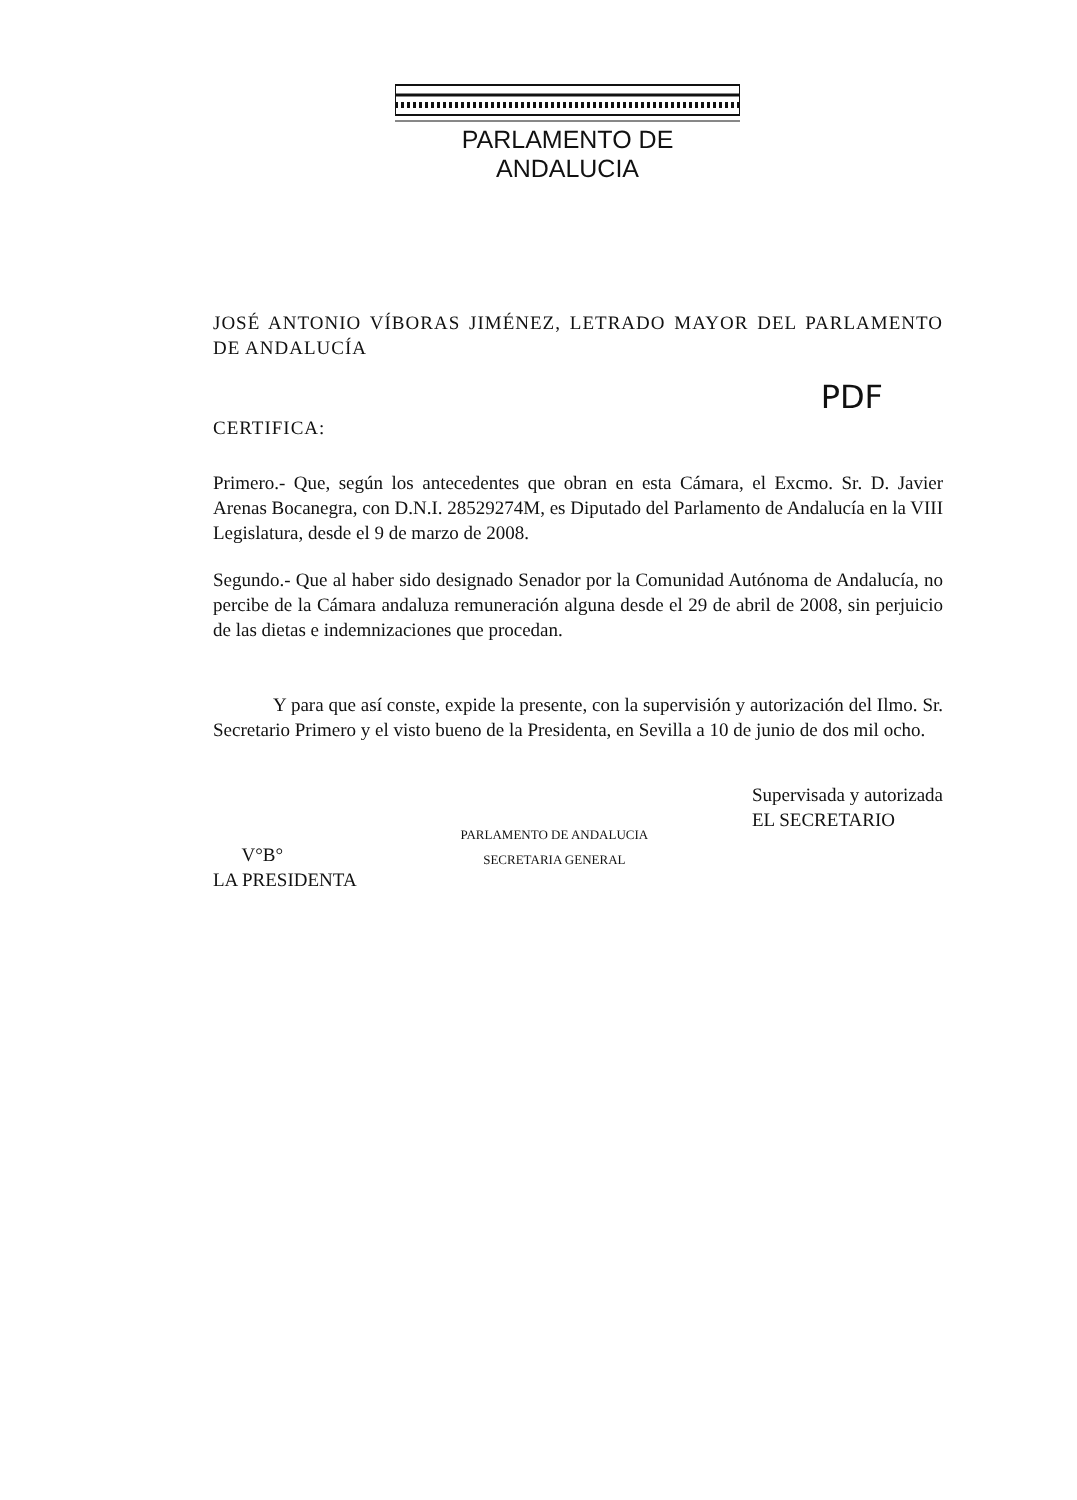PARLAMENTO DE ANDALUCIA
JOSÉ ANTONIO VÍBORAS JIMÉNEZ, LETRADO MAYOR DEL PARLAMENTO DE ANDALUCÍA
PDF
CERTIFICA:
Primero.- Que, según los antecedentes que obran en esta Cámara, el Excmo. Sr. D. Javier Arenas Bocanegra, con D.N.I. 28529274M, es Diputado del Parlamento de Andalucía en la VIII Legislatura, desde el 9 de marzo de 2008.
Segundo.- Que al haber sido designado Senador por la Comunidad Autónoma de Andalucía, no percibe de la Cámara andaluza remuneración alguna desde el 29 de abril de 2008, sin perjuicio de las dietas e indemnizaciones que procedan.
Y para que así conste, expide la presente, con la supervisión y autorización del Ilmo. Sr. Secretario Primero y el visto bueno de la Presidenta, en Sevilla a 10 de junio de dos mil ocho.
V°B°
LA PRESIDENTA
PARLAMENTO DE ANDALUCIA
SECRETARIA GENERAL
Supervisada y autorizada
EL SECRETARIO